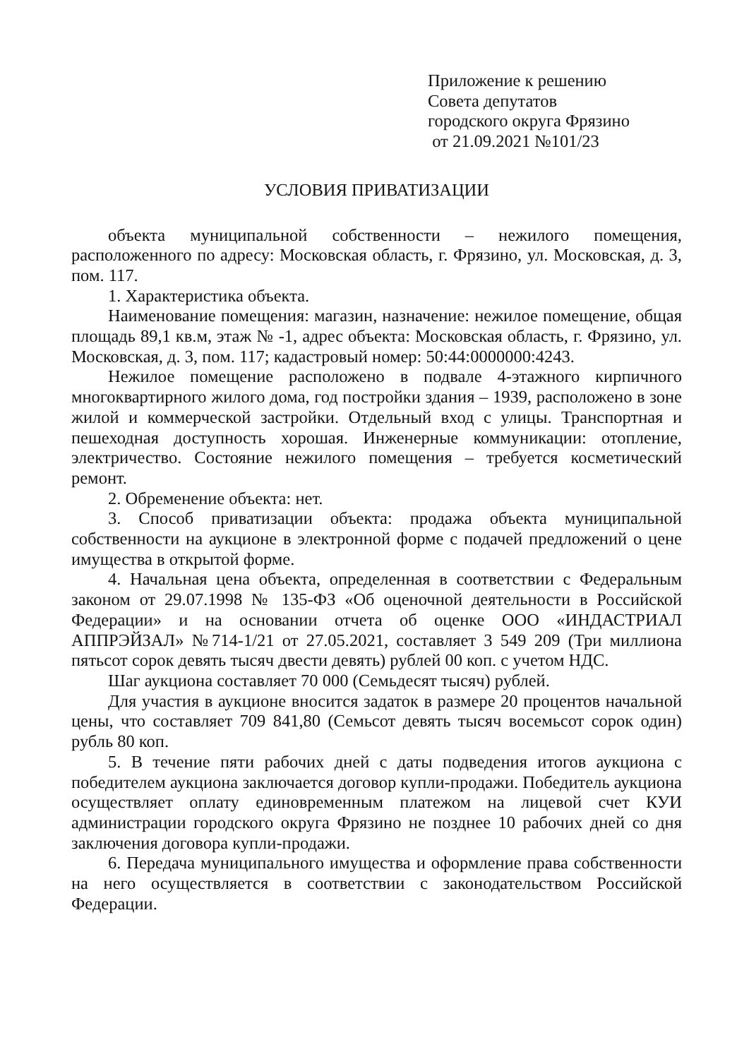Приложение к решению
Совета депутатов
городского округа Фрязино
от 21.09.2021 №101/23
УСЛОВИЯ ПРИВАТИЗАЦИИ
объекта муниципальной собственности – нежилого помещения, расположенного по адресу: Московская область, г. Фрязино, ул. Московская, д. 3, пом. 117.
1. Характеристика объекта.
Наименование помещения: магазин, назначение: нежилое помещение, общая площадь 89,1 кв.м, этаж № -1, адрес объекта: Московская область, г. Фрязино, ул. Московская, д. 3, пом. 117; кадастровый номер: 50:44:0000000:4243.
Нежилое помещение расположено в подвале 4-этажного кирпичного многоквартирного жилого дома, год постройки здания – 1939, расположено в зоне жилой и коммерческой застройки. Отдельный вход с улицы. Транспортная и пешеходная доступность хорошая. Инженерные коммуникации: отопление, электричество. Состояние нежилого помещения – требуется косметический ремонт.
2. Обременение объекта: нет.
3. Способ приватизации объекта: продажа объекта муниципальной собственности на аукционе в электронной форме с подачей предложений о цене имущества в открытой форме.
4. Начальная цена объекта, определенная в соответствии с Федеральным законом от 29.07.1998 № 135-ФЗ «Об оценочной деятельности в Российской Федерации» и на основании отчета об оценке ООО «ИНДАСТРИАЛ АППРЭЙЗАЛ» №714-1/21 от 27.05.2021, составляет 3 549 209 (Три миллиона пятьсот сорок девять тысяч двести девять) рублей 00 коп. с учетом НДС.
Шаг аукциона составляет 70 000 (Семьдесят тысяч) рублей.
Для участия в аукционе вносится задаток в размере 20 процентов начальной цены, что составляет 709 841,80 (Семьсот девять тысяч восемьсот сорок один) рубль 80 коп.
5. В течение пяти рабочих дней с даты подведения итогов аукциона с победителем аукциона заключается договор купли-продажи. Победитель аукциона осуществляет оплату единовременным платежом на лицевой счет КУИ администрации городского округа Фрязино не позднее 10 рабочих дней со дня заключения договора купли-продажи.
6. Передача муниципального имущества и оформление права собственности на него осуществляется в соответствии с законодательством Российской Федерации.